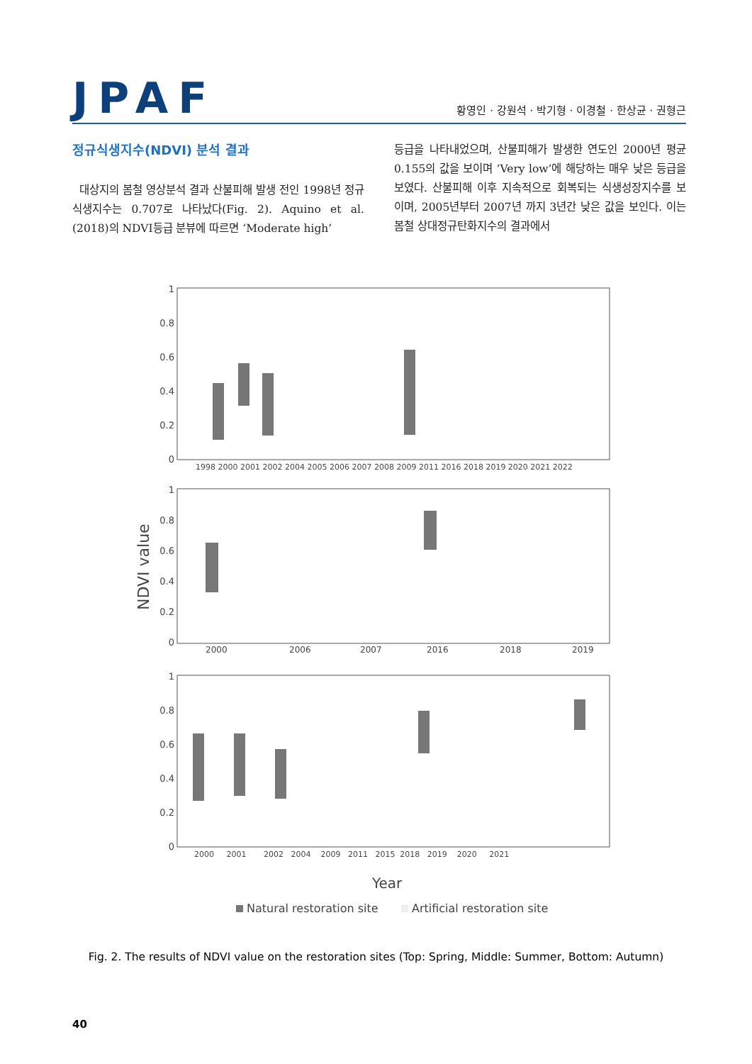JPAF
황영인 · 강원석 · 박기형 · 이경철 · 한상균 · 권형근
정규식생지수(NDVI) 분석 결과
대상지의 봄철 영상분석 결과 산불피해 발생 전인 1998년 정규식생지수는 0.707로 나타났다(Fig. 2). Aquino et al.(2018)의 NDVI등급 분뷰에 따르면 ‘Moderate high’
등급을 나타내었으며, 산불피해가 발생한 연도인 2000년 평균 0.155의 값을 보이며 ‘Very low’에 해당하는 매우 낮은 등급을 보였다. 산불피해 이후 지속적으로 회복되는 식생성장지수를 보이며, 2005년부터 2007년 까지 3년간 낮은 값을 보인다. 이는 봄철 상대정규탄화지수의 결과에서
1
0.8
0.6
0.4
0.2
0
1
0.8
0.6
0.4
0.2
0
1
0.8
0.6
0.4
0.2
0
1998 2000 2001 2002 2004 2005 2006 2007 2008 2009 2011 2016 2018 2019 2020 2021 2022
2000
2006
2007
2016
2018
2019
2000 2001 2002 2004 2009 2011 2015 2018 2019 2020 2021
NDVI value
Year
Natural restoration site
Artificial restoration site
Fig. 2. The results of NDVI value on the restoration sites (Top: Spring, Middle: Summer, Bottom: Autumn)
40